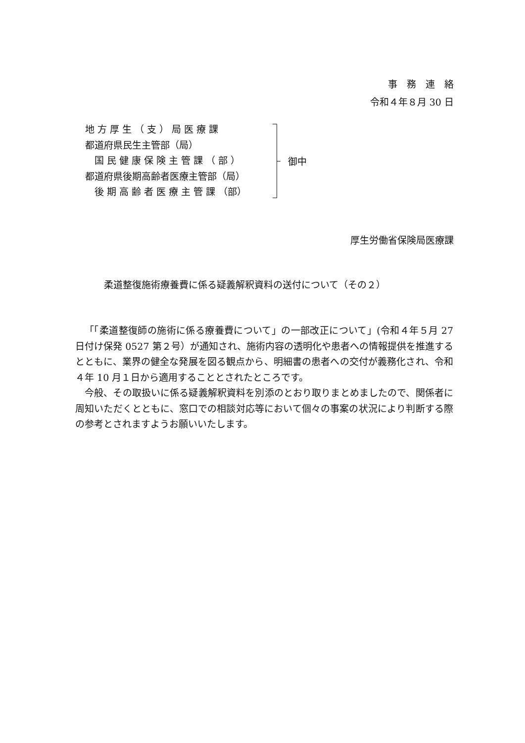事　務　連　絡
令和４年８月 30 日
地 方 厚 生 （ 支 ） 局 医 療 課
都道府県民生主管部（局）
　国 民 健 康 保 険 主 管 課 （ 部 ）
都道府県後期高齢者医療主管部（局）
　後 期 高 齢 者 医 療 主 管 課 （部）
御中
厚生労働省保険局医療課
柔道整復施術療養費に係る疑義解釈資料の送付について（その２）
「「柔道整復師の施術に係る療養費について」の一部改正について」(令和４年５月 27 日付け保発 0527 第２号）が通知され、施術内容の透明化や患者への情報提供を推進するとともに、業界の健全な発展を図る観点から、明細書の患者への交付が義務化され、令和４年 10 月１日から適用することとされたところです。
今般、その取扱いに係る疑義解釈資料を別添のとおり取りまとめましたので、関係者に周知いただくとともに、窓口での相談対応等において個々の事案の状況により判断する際の参考とされますようお願いいたします。